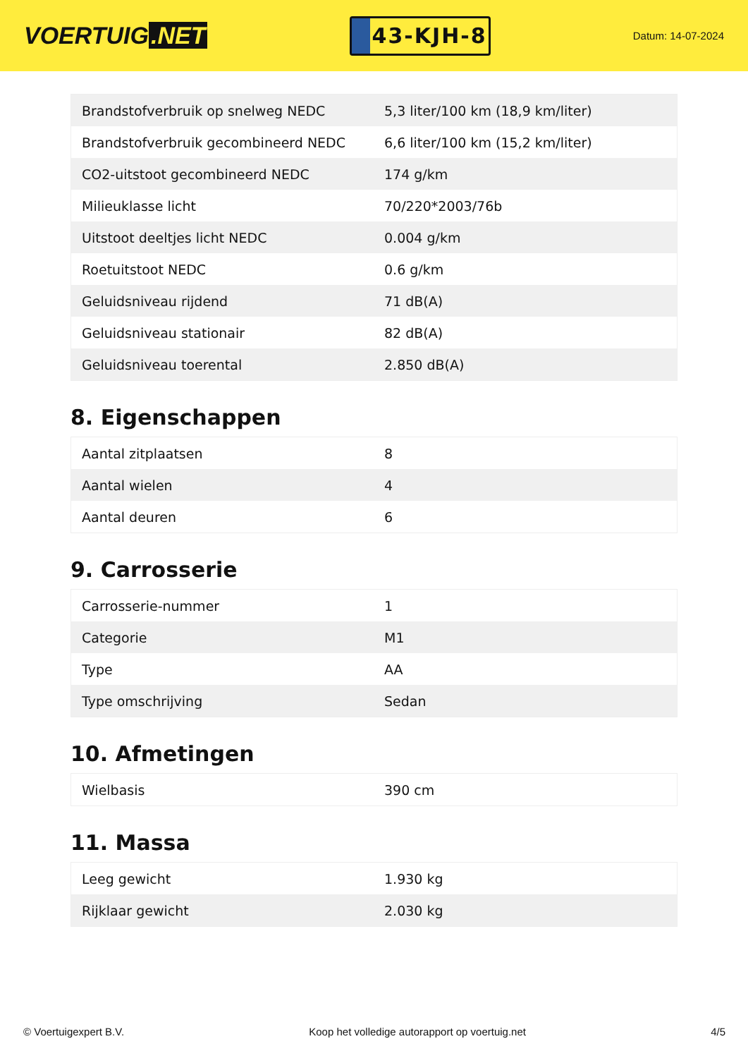VOERTUIG.NET
43-KJH-8
Datum: 14-07-2024
| Brandstofverbruik op snelweg NEDC | 5,3 liter/100 km (18,9 km/liter) |
| Brandstofverbruik gecombineerd NEDC | 6,6 liter/100 km (15,2 km/liter) |
| CO2-uitstoot gecombineerd NEDC | 174 g/km |
| Milieuklasse licht | 70/220*2003/76b |
| Uitstoot deeltjes licht NEDC | 0.004 g/km |
| Roetuitstoot NEDC | 0.6 g/km |
| Geluidsniveau rijdend | 71 dB(A) |
| Geluidsniveau stationair | 82 dB(A) |
| Geluidsniveau toerental | 2.850 dB(A) |
8. Eigenschappen
| Aantal zitplaatsen | 8 |
| Aantal wielen | 4 |
| Aantal deuren | 6 |
9. Carrosserie
| Carrosserie-nummer | 1 |
| Categorie | M1 |
| Type | AA |
| Type omschrijving | Sedan |
10. Afmetingen
| Wielbasis | 390 cm |
11. Massa
| Leeg gewicht | 1.930 kg |
| Rijklaar gewicht | 2.030 kg |
© Voertuigexpert B.V. Koop het volledige autorapport op voertuig.net 4/5